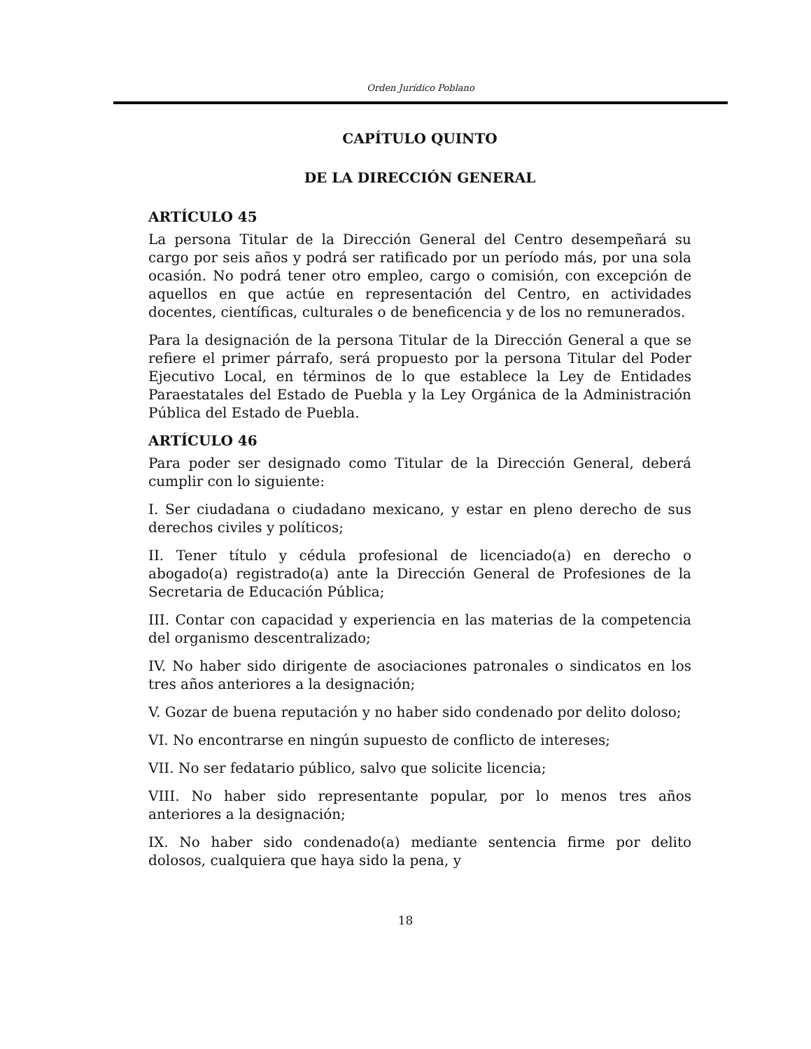Orden Jurídico Poblano
CAPÍTULO QUINTO
DE LA DIRECCIÓN GENERAL
ARTÍCULO 45
La persona Titular de la Dirección General del Centro desempeñará su cargo por seis años y podrá ser ratificado por un período más, por una sola ocasión. No podrá tener otro empleo, cargo o comisión, con excepción de aquellos en que actúe en representación del Centro, en actividades docentes, científicas, culturales o de beneficencia y de los no remunerados.
Para la designación de la persona Titular de la Dirección General a que se refiere el primer párrafo, será propuesto por la persona Titular del Poder Ejecutivo Local, en términos de lo que establece la Ley de Entidades Paraestatales del Estado de Puebla y la Ley Orgánica de la Administración Pública del Estado de Puebla.
ARTÍCULO 46
Para poder ser designado como Titular de la Dirección General, deberá cumplir con lo siguiente:
I. Ser ciudadana o ciudadano mexicano, y estar en pleno derecho de sus derechos civiles y políticos;
II. Tener título y cédula profesional de licenciado(a) en derecho o abogado(a) registrado(a) ante la Dirección General de Profesiones de la Secretaria de Educación Pública;
III. Contar con capacidad y experiencia en las materias de la competencia del organismo descentralizado;
IV. No haber sido dirigente de asociaciones patronales o sindicatos en los tres años anteriores a la designación;
V. Gozar de buena reputación y no haber sido condenado por delito doloso;
VI. No encontrarse en ningún supuesto de conflicto de intereses;
VII. No ser fedatario público, salvo que solicite licencia;
VIII. No haber sido representante popular, por lo menos tres años anteriores a la designación;
IX. No haber sido condenado(a) mediante sentencia firme por delito dolosos, cualquiera que haya sido la pena, y
18